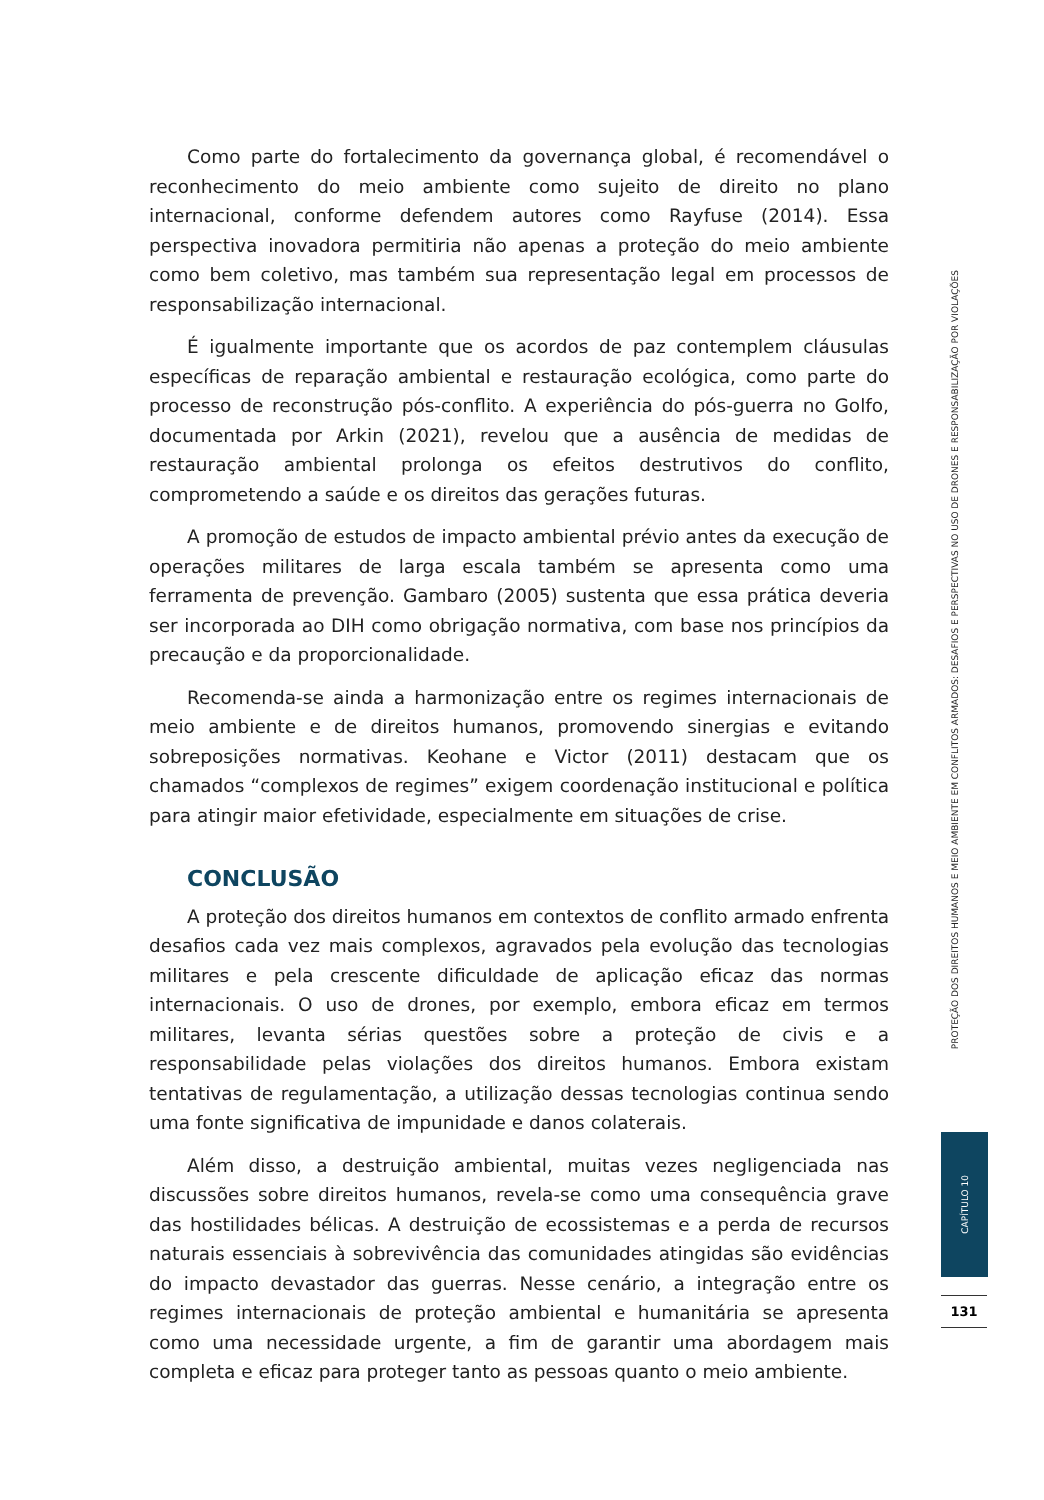Como parte do fortalecimento da governança global, é recomendável o reconhecimento do meio ambiente como sujeito de direito no plano internacional, conforme defendem autores como Rayfuse (2014). Essa perspectiva inovadora permitiria não apenas a proteção do meio ambiente como bem coletivo, mas também sua representação legal em processos de responsabilização internacional.
É igualmente importante que os acordos de paz contemplem cláusulas específicas de reparação ambiental e restauração ecológica, como parte do processo de reconstrução pós-conflito. A experiência do pós-guerra no Golfo, documentada por Arkin (2021), revelou que a ausência de medidas de restauração ambiental prolonga os efeitos destrutivos do conflito, comprometendo a saúde e os direitos das gerações futuras.
A promoção de estudos de impacto ambiental prévio antes da execução de operações militares de larga escala também se apresenta como uma ferramenta de prevenção. Gambaro (2005) sustenta que essa prática deveria ser incorporada ao DIH como obrigação normativa, com base nos princípios da precaução e da proporcionalidade.
Recomenda-se ainda a harmonização entre os regimes internacionais de meio ambiente e de direitos humanos, promovendo sinergias e evitando sobreposições normativas. Keohane e Victor (2011) destacam que os chamados “complexos de regimes” exigem coordenação institucional e política para atingir maior efetividade, especialmente em situações de crise.
CONCLUSÃO
A proteção dos direitos humanos em contextos de conflito armado enfrenta desafios cada vez mais complexos, agravados pela evolução das tecnologias militares e pela crescente dificuldade de aplicação eficaz das normas internacionais. O uso de drones, por exemplo, embora eficaz em termos militares, levanta sérias questões sobre a proteção de civis e a responsabilidade pelas violações dos direitos humanos. Embora existam tentativas de regulamentação, a utilização dessas tecnologias continua sendo uma fonte significativa de impunidade e danos colaterais.
Além disso, a destruição ambiental, muitas vezes negligenciada nas discussões sobre direitos humanos, revela-se como uma consequência grave das hostilidades bélicas. A destruição de ecossistemas e a perda de recursos naturais essenciais à sobrevivência das comunidades atingidas são evidências do impacto devastador das guerras. Nesse cenário, a integração entre os regimes internacionais de proteção ambiental e humanitária se apresenta como uma necessidade urgente, a fim de garantir uma abordagem mais completa e eficaz para proteger tanto as pessoas quanto o meio ambiente.
PROTEÇÃO DOS DIREITOS HUMANOS E MEIO AMBIENTE EM CONFLITOS ARMADOS: DESAFIOS E PERSPECTIVAS NO USO DE DRONES E RESPONSABILIZAÇÃO POR VIOLAÇÕES
CAPÍTULO 10
131